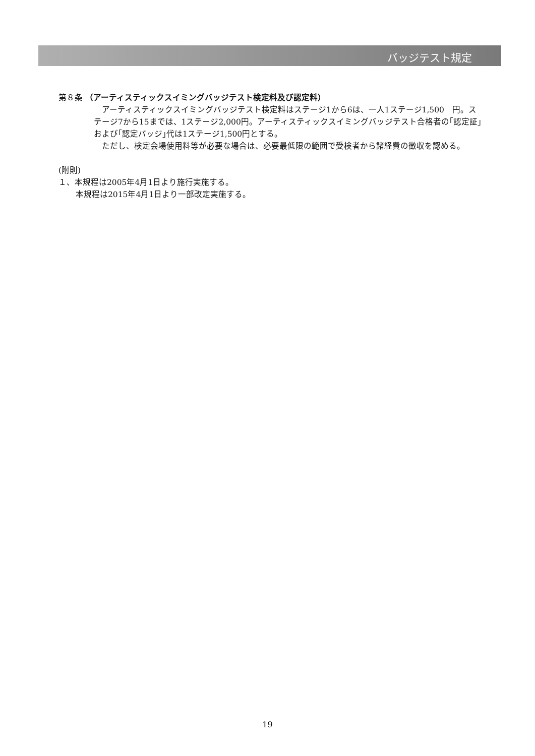バッジテスト規定
第８条 （アーティスティックスイミングバッジテスト検定料及び認定料）
　アーティスティックスイミングバッジテスト検定料はステージ1から6は、一人1ステージ1,500　円。ステージ7から15までは、1ステージ2,000円。アーティスティックスイミングバッジテスト合格者の｢認定証｣および｢認定バッジ｣代は1ステージ1,500円とする。
　ただし、検定会場使用料等が必要な場合は、必要最低限の範囲で受検者から諸経費の徴収を認める。
(附則)
１、本規程は2005年4月1日より施行実施する。
本規程は2015年4月1日より一部改定実施する。
19